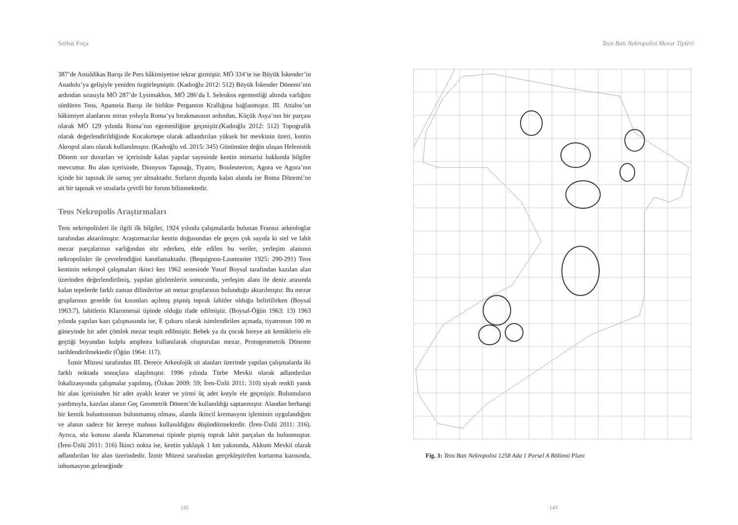Serhat Foça
387’de Antaldikas Barışı ile Pers hâkimiyetine tekrar girmiştir. MÖ 334’te ise Büyük İskender’in Anadolu’ya gelişiyle yeniden özgürleşmiştir. (Kadıoğlu 2012: 512) Büyük İskender Dönemi’nin ardından sırasıyla MÖ 287’de Lysimakhos, MÖ 286’da I. Seleukos egemenliği altında varlığını sürdüren Teos, Apameia Barışı ile birlikte Pergamon Krallığına bağlanmıştır. III. Attalos’un hâkimiyet alanlarını miras yoluyla Roma’ya bırakmasının ardından, Küçük Asya’nın bir parçası olarak MÖ 129 yılında Roma’nın egemenliğine geçmiştir.(Kadıoğlu 2012: 512) Topografik olarak değerlendirildiğinde Kocakırtepe olarak adlandırılan yüksek bir mevkinin üzeri, kentin Akropol alanı olarak kullanılmıştır. (Kadıoğlu vd. 2015: 345) Günümüze değin ulaşan Helenistik Dönem sur duvarları ve içerisinde kalan yapılar sayesinde kentin mimarisi hakkında bilgiler mevcuttur. Bu alan içerisinde, Dionysos Tapınağı, Tiyatro, Bouleuterion, Agora ve Agora’nın içinde bir tapınak ile sarnıç yer almaktadır. Surların dışında kalan alanda ise Roma Dönemi’ne ait bir tapınak ve stoalarla çevrili bir forum bilinmektedir.
Teos Nekropolis Araştırmaları
Teos nekropolisleri ile ilgili ilk bilgiler, 1924 yılında çalışmalarda bulunan Fransız arkeologlar tarafından aktarılmıştır. Araştırmacılar kentin doğusundan ele geçen çok sayıda ki stel ve lahit mezar parçalarının varlığından söz ederken, elde edilen bu veriler, yerleşim alanının nekropolisler ile çevrelendiğini kanıtlamaktadır. (Bequignon-Laumonier 1925: 290-291) Teos kentinin nekropol çalışmaları ikinci kez 1962 senesinde Yusuf Boysal tarafından kazılan alan üzerinden değerlendirilmiş, yapılan gözlemlerin sonucunda, yerleşim alanı ile deniz arasında kalan tepelerde farklı zaman dilimlerine ait mezar gruplarının bulunduğu aktarılmıştır. Bu mezar gruplarının genelde üst kısımları açılmış pişmiş toprak lahitler olduğu belirtilirken (Boysal 1963:7), lahitlerin Klazomenai tipinde olduğu ifade edilmiştir. (Boysal-Öğün 1963: 13) 1963 yılında yapılan kazı çalışmasında ise, E çukuru olarak isimlendirilen açmada, tiyatronun 100 m güneyinde bir adet çömlek mezar tespit edilmiştir. Bebek ya da çocuk bireye ait kemiklerin ele geçtiği boyundan kulplu amphora kullanılarak oluşturulan mezar, Protogeometrik Döneme tarihlendirilmektedir (Öğün 1964: 117).
İzmir Müzesi tarafından III. Derece Arkeolojik sit alanları üzerinde yapılan çalışmalarda iki farklı noktada sonuçlara ulaşılmıştır. 1996 yılında Türbe Mevkii olarak adlandırılan lokalizasyonda çalışmalar yapılmış, (Özkan 2009: 59; İren-Ünlü 2011: 310) siyah renkli yanık bir alan içerisinden bir adet ayaklı krater ve yirmi üç adet kotyle ele geçmiştir. Buluntuların yardımıyla, kazılan alanın Geç Geometrik Dönem’de kullanıldığı saptanmıştır. Alandan herhangi bir kemik buluntusunun bulunmamış olması, alanda ikincil kremasyon işleminin uygulandığını ve alanın sadece bir kereye mahsus kullanıldığını düşündürmektedir. (İren-Ünlü 2011: 316). Ayrıca, söz konusu alanda Klazomenai tipinde pişmiş toprak lahit parçaları da bulunmuştur. (İren-Ünlü 2011: 316) İkinci nokta ise, kentin yaklaşık 1 km yakınında, Akkum Mevkii olarak adlandırılan bir alan üzerindedir. İzmir Müzesi tarafından gerçekleştirilen kurtarma kazısında, inhumasyon geleneğinde
142
Teos Batı Nekropolisi Mezar Tipleri
Fig. 3: Teos Batı Nekropolisi 1258 Ada 1 Parsel A Bölümü Planı
143